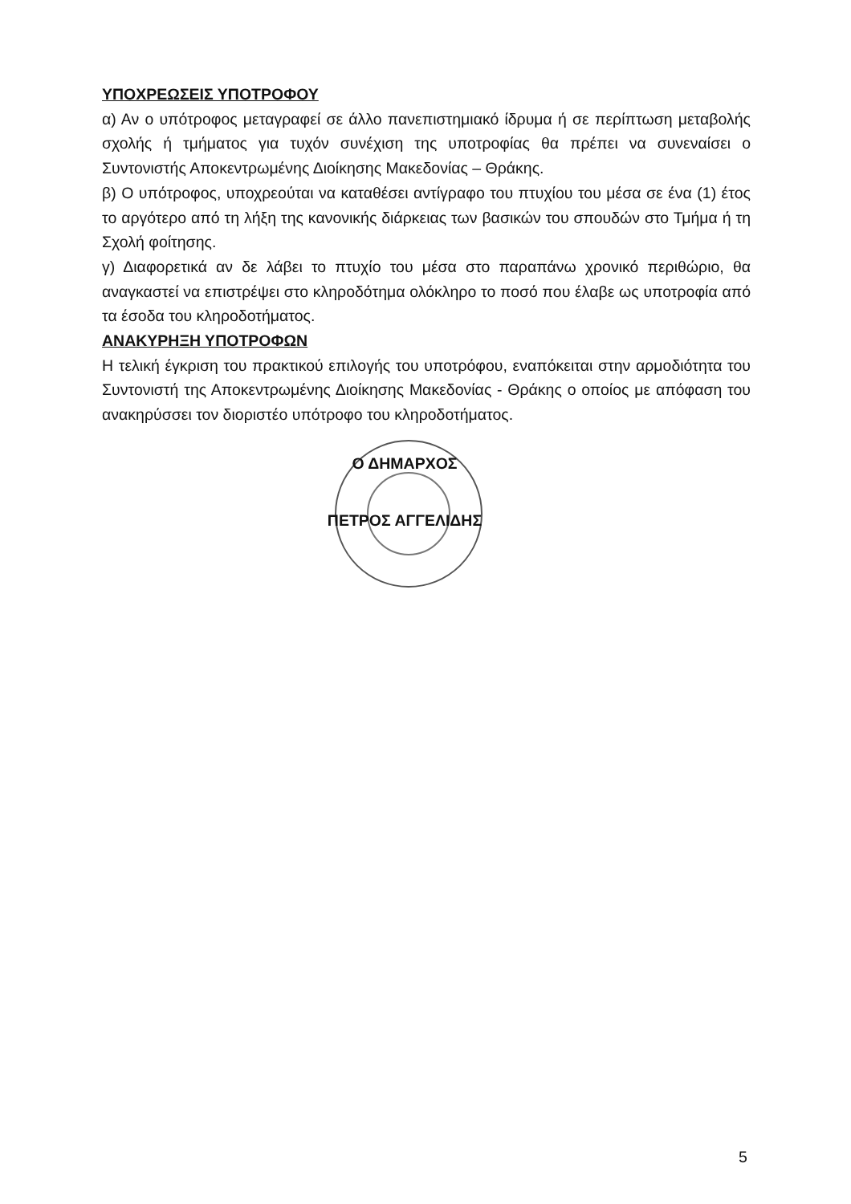ΥΠΟΧΡΕΩΣΕΙΣ ΥΠΟΤΡΟΦΟΥ
α) Αν ο υπότροφος μεταγραφεί σε άλλο πανεπιστημιακό ίδρυμα ή σε περίπτωση μεταβολής σχολής ή τμήματος για τυχόν συνέχιση της υποτροφίας θα πρέπει να συνεναίσει ο Συντονιστής Αποκεντρωμένης Διοίκησης Μακεδονίας – Θράκης.
β) Ο υπότροφος, υποχρεούται να καταθέσει αντίγραφο του πτυχίου του μέσα σε ένα (1) έτος το αργότερο από τη λήξη της κανονικής διάρκειας των βασικών του σπουδών στο Τμήμα ή τη Σχολή φοίτησης.
γ) Διαφορετικά αν δε λάβει το πτυχίο του μέσα στο παραπάνω χρονικό περιθώριο, θα αναγκαστεί να επιστρέψει στο κληροδότημα ολόκληρο το ποσό που έλαβε ως υποτροφία από τα έσοδα του κληροδοτήματος.
ΑΝΑΚΥΡΗΞΗ ΥΠΟΤΡΟΦΩΝ
Η τελική έγκριση του πρακτικού επιλογής του υποτρόφου, εναπόκειται στην αρμοδιότητα του Συντονιστή της Αποκεντρωμένης Διοίκησης Μακεδονίας - Θράκης ο οποίος με απόφαση του ανακηρύσσει τον διοριστέο υπότροφο του κληροδοτήματος.
Ο ΔΗΜΑΡΧΟΣ
ΠΕΤΡΟΣ ΑΓΓΕΛΙΔΗΣ
5